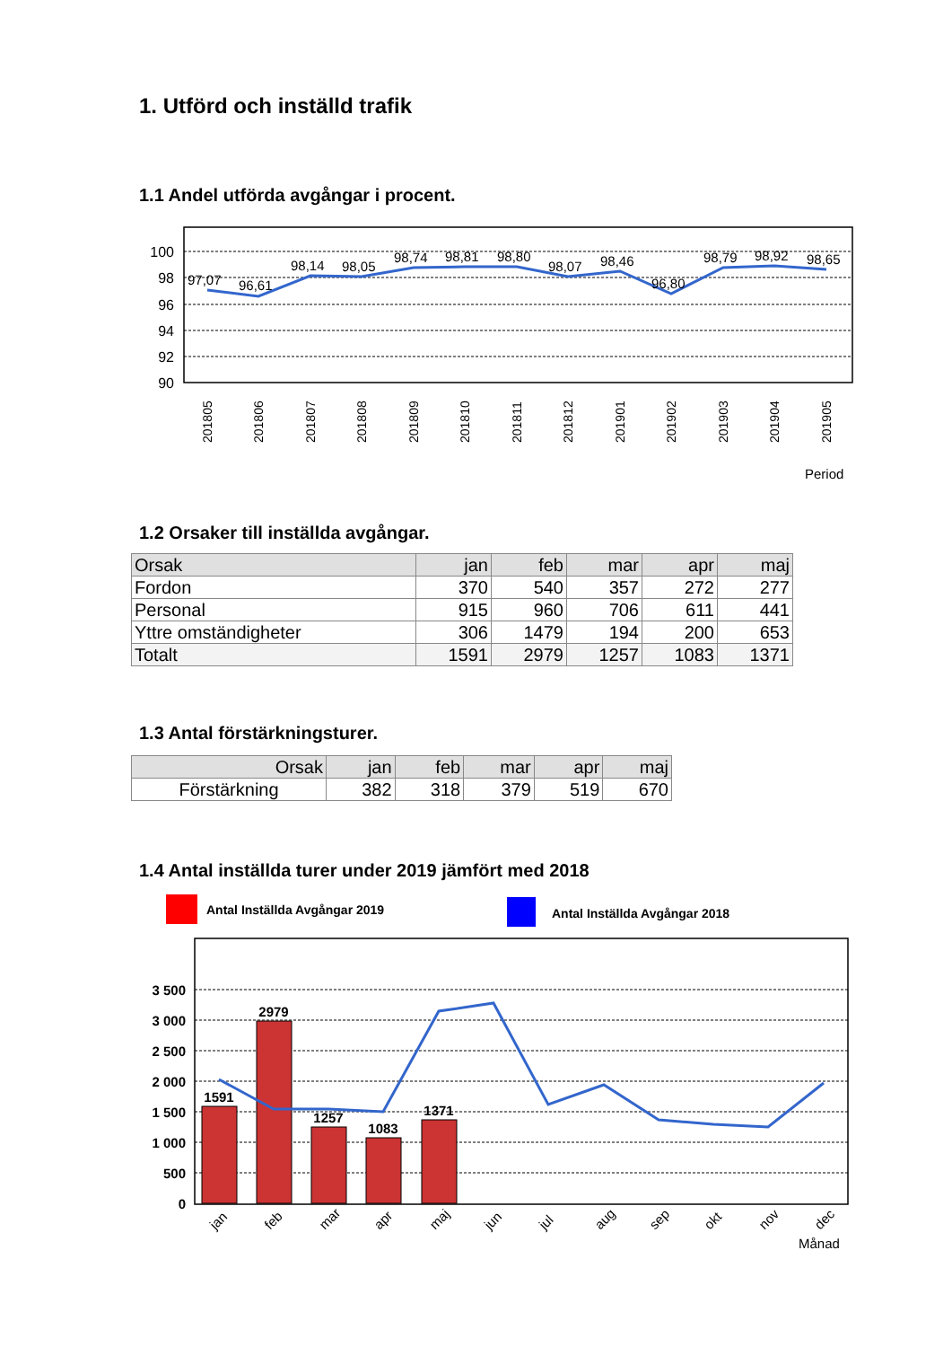1. Utförd och inställd trafik
1.1 Andel utförda avgångar i procent.
100
98
96
94
92
90
97,07
96,61
98,14
98,05
98,74
98,81
98,80
98,07
98,46
96,80
98,79
98,92
98,65
201805
201806
201807
201808
201809
201810
201811
201812
201901
201902
201903
201904
201905
Period
1.2 Orsaker till inställda avgångar.
| Orsak | jan | feb | mar | apr | maj |
| Fordon | 370 | 540 | 357 | 272 | 277 |
| Personal | 915 | 960 | 706 | 611 | 441 |
| Yttre omständigheter | 306 | 1479 | 194 | 200 | 653 |
| Totalt | 1591 | 2979 | 1257 | 1083 | 1371 |
1.3 Antal förstärkningsturer.
| Orsak | jan | feb | mar | apr | maj |
| Förstärkning | 382 | 318 | 379 | 519 | 670 |
1.4 Antal inställda turer under 2019 jämfört med 2018
Antal Inställda Avgångar 2019
Antal Inställda Avgångar 2018
3 500
3 000
2 500
2 000
1 500
1 000
500
0
1591
2979
1257
1083
1371
jan
feb
mar
apr
maj
jun
jul
aug
sep
okt
nov
dec
Månad